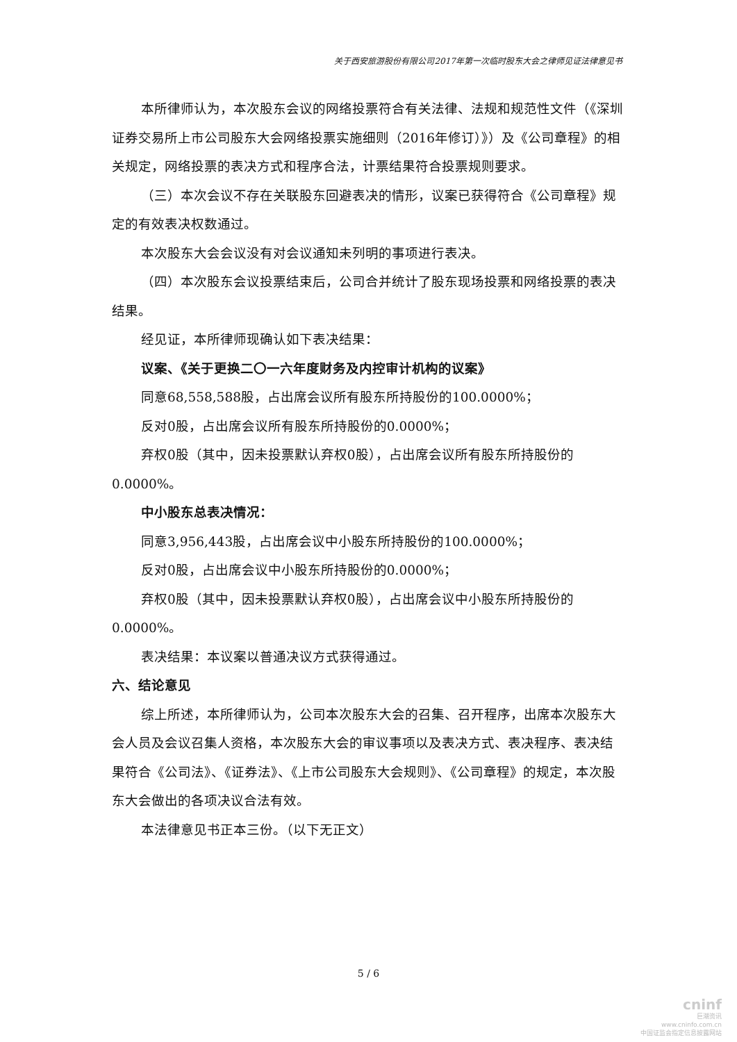关于西安旅游股份有限公司2017年第一次临时股东大会之律师见证法律意见书
本所律师认为，本次股东会议的网络投票符合有关法律、法规和规范性文件（《深圳证券交易所上市公司股东大会网络投票实施细则（2016年修订）》）及《公司章程》的相关规定，网络投票的表决方式和程序合法，计票结果符合投票规则要求。
（三）本次会议不存在关联股东回避表决的情形，议案已获得符合《公司章程》规定的有效表决权数通过。
本次股东大会会议没有对会议通知未列明的事项进行表决。
（四）本次股东会议投票结束后，公司合并统计了股东现场投票和网络投票的表决结果。
经见证，本所律师现确认如下表决结果：
议案、《关于更换二〇一六年度财务及内控审计机构的议案》
同意68,558,588股，占出席会议所有股东所持股份的100.0000%；
反对0股，占出席会议所有股东所持股份的0.0000%；
弃权0股（其中，因未投票默认弃权0股），占出席会议所有股东所持股份的0.0000%。
中小股东总表决情况：
同意3,956,443股，占出席会议中小股东所持股份的100.0000%；
反对0股，占出席会议中小股东所持股份的0.0000%；
弃权0股（其中，因未投票默认弃权0股），占出席会议中小股东所持股份的0.0000%。
表决结果：本议案以普通决议方式获得通过。
六、结论意见
综上所述，本所律师认为，公司本次股东大会的召集、召开程序，出席本次股东大会人员及会议召集人资格，本次股东大会的审议事项以及表决方式、表决程序、表决结果符合《公司法》、《证券法》、《上市公司股东大会规则》、《公司章程》的规定，本次股东大会做出的各项决议合法有效。
本法律意见书正本三份。（以下无正文）
5 / 6
cninf
巨潮资讯
www.cninfo.com.cn
中国证监会指定信息披露网站